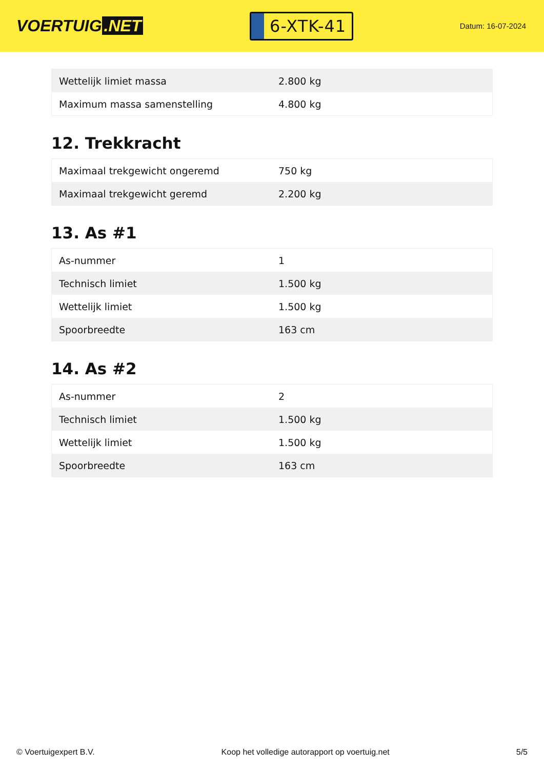VOERTUIG.NET
6-XTK-41
Datum: 16-07-2024
| Wettelijk limiet massa | 2.800 kg |
| Maximum massa samenstelling | 4.800 kg |
12. Trekkracht
| Maximaal trekgewicht ongeremd | 750 kg |
| Maximaal trekgewicht geremd | 2.200 kg |
13. As #1
| As-nummer | 1 |
| Technisch limiet | 1.500 kg |
| Wettelijk limiet | 1.500 kg |
| Spoorbreedte | 163 cm |
14. As #2
| As-nummer | 2 |
| Technisch limiet | 1.500 kg |
| Wettelijk limiet | 1.500 kg |
| Spoorbreedte | 163 cm |
© Voertuigexpert B.V. Koop het volledige autorapport op voertuig.net 5/5